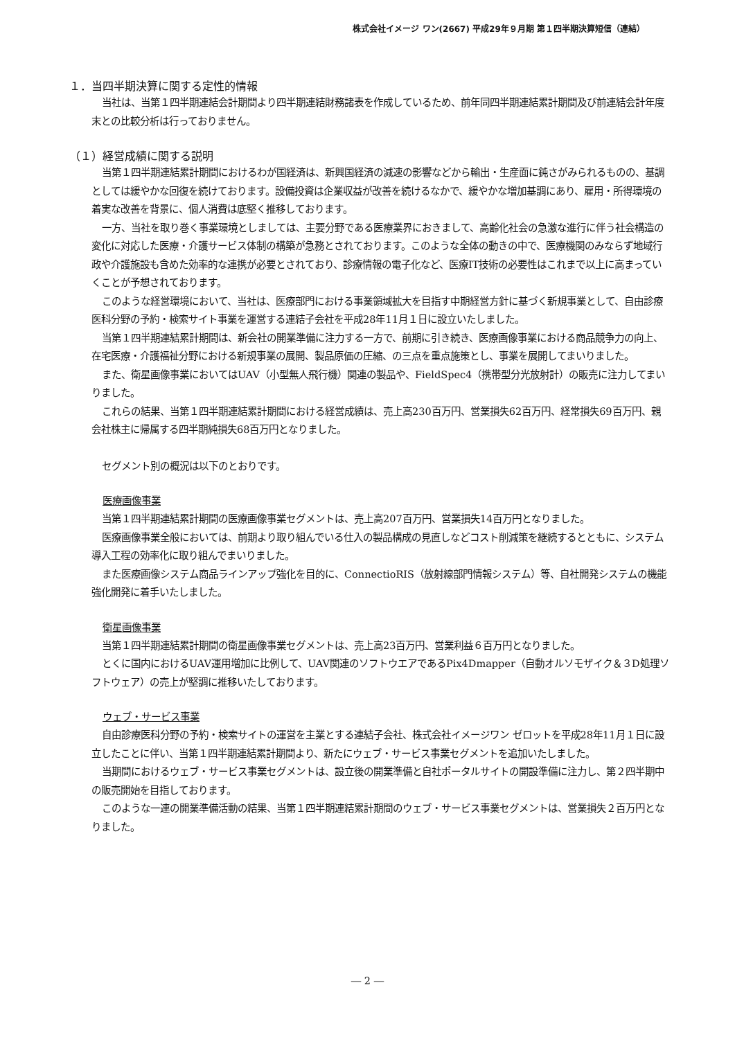株式会社イメージ ワン(2667) 平成29年９月期 第１四半期決算短信（連結）
１．当四半期決算に関する定性的情報
当社は、当第１四半期連結会計期間より四半期連結財務諸表を作成しているため、前年同四半期連結累計期間及び前連結会計年度末との比較分析は行っておりません。
（１）経営成績に関する説明
当第１四半期連結累計期間におけるわが国経済は、新興国経済の減速の影響などから輸出・生産面に鈍さがみられるものの、基調としては緩やかな回復を続けております。設備投資は企業収益が改善を続けるなかで、緩やかな増加基調にあり、雇用・所得環境の着実な改善を背景に、個人消費は底堅く推移しております。
一方、当社を取り巻く事業環境としましては、主要分野である医療業界におきまして、高齢化社会の急激な進行に伴う社会構造の変化に対応した医療・介護サービス体制の構築が急務とされております。このような全体の動きの中で、医療機関のみならず地域行政や介護施設も含めた効率的な連携が必要とされており、診療情報の電子化など、医療IT技術の必要性はこれまで以上に高まっていくことが予想されております。
このような経営環境において、当社は、医療部門における事業領域拡大を目指す中期経営方針に基づく新規事業として、自由診療医科分野の予約・検索サイト事業を運営する連結子会社を平成28年11月１日に設立いたしました。
当第１四半期連結累計期間は、新会社の開業準備に注力する一方で、前期に引き続き、医療画像事業における商品競争力の向上、在宅医療・介護福祉分野における新規事業の展開、製品原価の圧縮、の三点を重点施策とし、事業を展開してまいりました。
また、衛星画像事業においてはUAV（小型無人飛行機）関連の製品や、FieldSpec4（携帯型分光放射計）の販売に注力してまいりました。
これらの結果、当第１四半期連結累計期間における経営成績は、売上高230百万円、営業損失62百万円、経常損失69百万円、親会社株主に帰属する四半期純損失68百万円となりました。
セグメント別の概況は以下のとおりです。
医療画像事業
当第１四半期連結累計期間の医療画像事業セグメントは、売上高207百万円、営業損失14百万円となりました。
医療画像事業全般においては、前期より取り組んでいる仕入の製品構成の見直しなどコスト削減策を継続するとともに、システム導入工程の効率化に取り組んでまいりました。
また医療画像システム商品ラインアップ強化を目的に、ConnectioRIS（放射線部門情報システム）等、自社開発システムの機能強化開発に着手いたしました。
衛星画像事業
当第１四半期連結累計期間の衛星画像事業セグメントは、売上高23百万円、営業利益６百万円となりました。
とくに国内におけるUAV運用増加に比例して、UAV関連のソフトウエアであるPix4Dmapper（自動オルソモザイク＆３D処理ソフトウェア）の売上が堅調に推移いたしております。
ウェブ・サービス事業
自由診療医科分野の予約・検索サイトの運営を主業とする連結子会社、株式会社イメージワン ゼロットを平成28年11月１日に設立したことに伴い、当第１四半期連結累計期間より、新たにウェブ・サービス事業セグメントを追加いたしました。
当期間におけるウェブ・サービス事業セグメントは、設立後の開業準備と自社ポータルサイトの開設準備に注力し、第２四半期中の販売開始を目指しております。
このような一連の開業準備活動の結果、当第１四半期連結累計期間のウェブ・サービス事業セグメントは、営業損失２百万円となりました。
― 2 ―